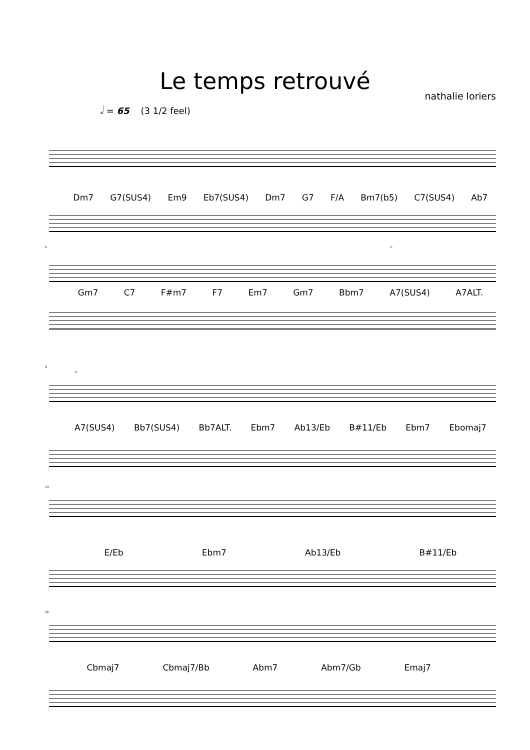Le temps retrouvé
nathalie loriers
𝅗𝅥 = 65 (3 1/2 feel)
Dm7 G7(SUS4) Em9 Eb7(SUS4) Dm7 G7 F/A Bm7(b5) C7(SUS4) Ab7
5 1.
Gm7 C7 F#m7 F7 Em7 Gm7 Bbm7 A7(SUS4) A7ALT.
9
2.
A7(SUS4) Bb7(SUS4) Bb7ALT. Ebm7 Ab13/Eb B#11/Eb Ebm7 Ebomaj7
13
E/Eb Ebm7 Ab13/Eb B#11/Eb
16
Cbmaj7 Cbmaj7/Bb Abm7 Abm7/Gb Emaj7